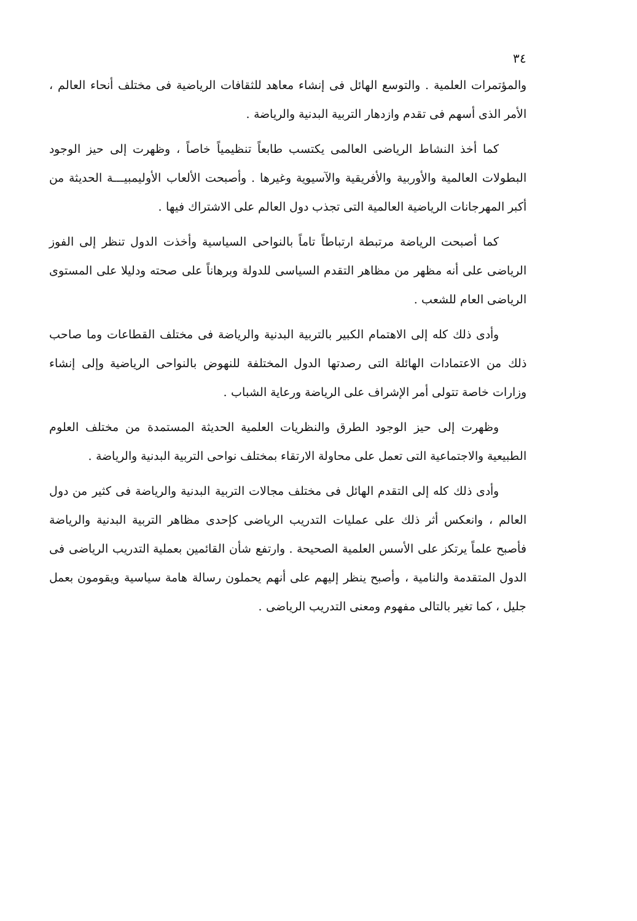٣٤
والمؤتمرات العلمية . والتوسع الهائل فى إنشاء معاهد للثقافات الرياضية فى مختلف أنحاء العالم ، الأمر الذى أسهم فى تقدم وازدهار التربية البدنية والرياضة .
كما أخذ النشاط الرياضى العالمى يكتسب طابعاً تنظيمياً خاصاً ، وظهرت إلى حيز الوجود البطولات العالمية والأوربية والأفريقية والآسيوية وغيرها . وأصبحت الألعاب الأوليمبيـــة الحديثة من أكبر المهرجانات الرياضية العالمية التى تجذب دول العالم على الاشتراك فيها .
كما أصبحت الرياضة مرتبطة ارتباطاً تاماً بالنواحى السياسية وأخذت الدول تنظر إلى الفوز الرياضى على أنه مظهر من مظاهر التقدم السياسى للدولة وبرهاناً على صحته ودليلا على المستوى الرياضى العام للشعب .
وأدى ذلك كله إلى الاهتمام الكبير بالتربية البدنية والرياضة فى مختلف القطاعات وما صاحب ذلك من الاعتمادات الهائلة التى رصدتها الدول المختلفة للنهوض بالنواحى الرياضية وإلى إنشاء وزارات خاصة تتولى أمر الإشراف على الرياضة ورعاية الشباب .
وظهرت إلى حيز الوجود الطرق والنظريات العلمية الحديثة المستمدة من مختلف العلوم الطبيعية والاجتماعية التى تعمل على محاولة الارتقاء بمختلف نواحى التربية البدنية والرياضة .
وأدى ذلك كله إلى التقدم الهائل فى مختلف مجالات التربية البدنية والرياضة فى كثير من دول العالم ، وانعكس أثر ذلك على عمليات التدريب الرياضى كإحدى مظاهر التربية البدنية والرياضة فأصبح علماً يرتكز على الأسس العلمية الصحيحة . وارتفع شأن القائمين بعملية التدريب الرياضى فى الدول المتقدمة والنامية ، وأصبح ينظر إليهم على أنهم يحملون رسالة هامة سياسية ويقومون بعمل جليل ، كما تغير بالتالى مفهوم ومعنى التدريب الرياضى .